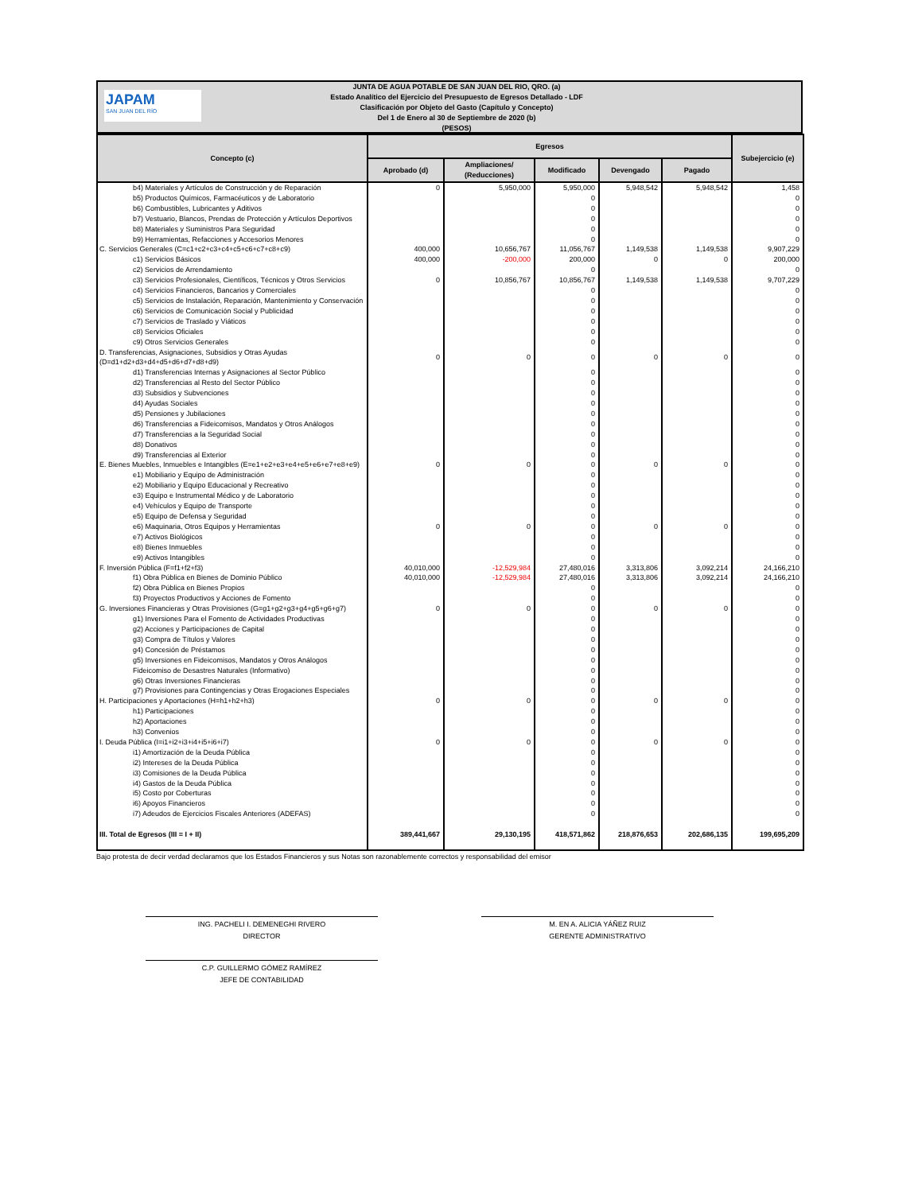JAPAM
SAN JUAN DEL RÍO
JUNTA DE AGUA POTABLE DE SAN JUAN DEL RIO, QRO. (a)
Estado Analítico del Ejercicio del Presupuesto de Egresos Detallado - LDF
Clasificación por Objeto del Gasto (Capítulo y Concepto)
Del 1 de Enero al 30 de Septiembre de 2020 (b)
(PESOS)
| Concepto (c) | Egresos | | | | | Subejercicio (e) |
| --- | --- | --- | --- | --- | --- | --- |
| | Aprobado (d) | Ampliaciones/ (Reducciones) | Modificado | Devengado | Pagado | |
| b4) Materiales y Artículos de Construcción y de Reparación | 0 | 5,950,000 | 5,950,000 | 5,948,542 | 5,948,542 | 1,458 |
| b5) Productos Químicos, Farmacéuticos y de Laboratorio | | | 0 | | | 0 |
| b6) Combustibles, Lubricantes y Aditivos | | | 0 | | | 0 |
| b7) Vestuario, Blancos, Prendas de Protección y Artículos Deportivos | | | 0 | | | 0 |
| b8) Materiales y Suministros Para Seguridad | | | 0 | | | 0 |
| b9) Herramientas, Refacciones y Accesorios Menores | | | 0 | | | 0 |
| C. Servicios Generales (C=c1+c2+c3+c4+c5+c6+c7+c8+c9) | 400,000 | 10,656,767 | 11,056,767 | 1,149,538 | 1,149,538 | 9,907,229 |
| c1) Servicios Básicos | 400,000 | -200,000 | 200,000 | 0 | 0 | 200,000 |
| c2) Servicios de Arrendamiento | | | 0 | | | 0 |
| c3) Servicios Profesionales, Científicos, Técnicos y Otros Servicios | 0 | 10,856,767 | 10,856,767 | 1,149,538 | 1,149,538 | 9,707,229 |
| c4) Servicios Financieros, Bancarios y Comerciales | | | 0 | | | 0 |
| c5) Servicios de Instalación, Reparación, Mantenimiento y Conservación | | | 0 | | | 0 |
| c6) Servicios de Comunicación Social y Publicidad | | | 0 | | | 0 |
| c7) Servicios de Traslado y Viáticos | | | 0 | | | 0 |
| c8) Servicios Oficiales | | | 0 | | | 0 |
| c9) Otros Servicios Generales | | | 0 | | | 0 |
| D. Transferencias, Asignaciones, Subsidios y Otras Ayudas (D=d1+d2+d3+d4+d5+d6+d7+d8+d9) | 0 | 0 | 0 | 0 | 0 | 0 |
| d1) Transferencias Internas y Asignaciones al Sector Público | | | 0 | | | 0 |
| d2) Transferencias al Resto del Sector Público | | | 0 | | | 0 |
| d3) Subsidios y Subvenciones | | | 0 | | | 0 |
| d4) Ayudas Sociales | | | 0 | | | 0 |
| d5) Pensiones y Jubilaciones | | | 0 | | | 0 |
| d6) Transferencias a Fideicomisos, Mandatos y Otros Análogos | | | 0 | | | 0 |
| d7) Transferencias a la Seguridad Social | | | 0 | | | 0 |
| d8) Donativos | | | 0 | | | 0 |
| d9) Transferencias al Exterior | | | 0 | | | 0 |
| E. Bienes Muebles, Inmuebles e Intangibles (E=e1+e2+e3+e4+e5+e6+e7+e8+e9) | 0 | 0 | 0 | 0 | 0 | 0 |
| e1) Mobiliario y Equipo de Administración | | | 0 | | | 0 |
| e2) Mobiliario y Equipo Educacional y Recreativo | | | 0 | | | 0 |
| e3) Equipo e Instrumental Médico y de Laboratorio | | | 0 | | | 0 |
| e4) Vehículos y Equipo de Transporte | | | 0 | | | 0 |
| e5) Equipo de Defensa y Seguridad | | | 0 | | | 0 |
| e6) Maquinaria, Otros Equipos y Herramientas | 0 | 0 | 0 | 0 | 0 | 0 |
| e7) Activos Biológicos | | | 0 | | | 0 |
| e8) Bienes Inmuebles | | | 0 | | | 0 |
| e9) Activos Intangibles | | | 0 | | | 0 |
| F. Inversión Pública (F=f1+f2+f3) | 40,010,000 | -12,529,984 | 27,480,016 | 3,313,806 | 3,092,214 | 24,166,210 |
| f1) Obra Pública en Bienes de Dominio Público | 40,010,000 | -12,529,984 | 27,480,016 | 3,313,806 | 3,092,214 | 24,166,210 |
| f2) Obra Pública en Bienes Propios | | | 0 | | | 0 |
| f3) Proyectos Productivos y Acciones de Fomento | | | 0 | | | 0 |
| G. Inversiones Financieras y Otras Provisiones (G=g1+g2+g3+g4+g5+g6+g7) | 0 | 0 | 0 | 0 | 0 | 0 |
| g1) Inversiones Para el Fomento de Actividades Productivas | | | 0 | | | 0 |
| g2) Acciones y Participaciones de Capital | | | 0 | | | 0 |
| g3) Compra de Títulos y Valores | | | 0 | | | 0 |
| g4) Concesión de Préstamos | | | 0 | | | 0 |
| g5) Inversiones en Fideicomisos, Mandatos y Otros Análogos | | | 0 | | | 0 |
| Fideicomiso de Desastres Naturales (Informativo) | | | 0 | | | 0 |
| g6) Otras Inversiones Financieras | | | 0 | | | 0 |
| g7) Provisiones para Contingencias y Otras Erogaciones Especiales | | | 0 | | | 0 |
| H. Participaciones y Aportaciones (H=h1+h2+h3) | 0 | 0 | 0 | 0 | 0 | 0 |
| h1) Participaciones | | | 0 | | | 0 |
| h2) Aportaciones | | | 0 | | | 0 |
| h3) Convenios | | | 0 | | | 0 |
| I. Deuda Pública (I=i1+i2+i3+i4+i5+i6+i7) | 0 | 0 | 0 | 0 | 0 | 0 |
| i1) Amortización de la Deuda Pública | | | 0 | | | 0 |
| i2) Intereses de la Deuda Pública | | | 0 | | | 0 |
| i3) Comisiones de la Deuda Pública | | | 0 | | | 0 |
| i4) Gastos de la Deuda Pública | | | 0 | | | 0 |
| i5) Costo por Coberturas | | | 0 | | | 0 |
| i6) Apoyos Financieros | | | 0 | | | 0 |
| i7) Adeudos de Ejercicios Fiscales Anteriores (ADEFAS) | | | 0 | | | 0 |
| III. Total de Egresos (III = I + II) | 389,441,667 | 29,130,195 | 418,571,862 | 218,876,653 | 202,686,135 | 199,695,209 |
Bajo protesta de decir verdad declaramos que los Estados Financieros y sus Notas son razonablemente correctos y responsabilidad del emisor
ING. PACHELI I. DEMENEGHI RIVERO
DIRECTOR
M. EN A. ALICIA YÁÑEZ RUIZ
GERENTE ADMINISTRATIVO
C.P. GUILLERMO GÓMEZ RAMÍREZ
JEFE DE CONTABILIDAD